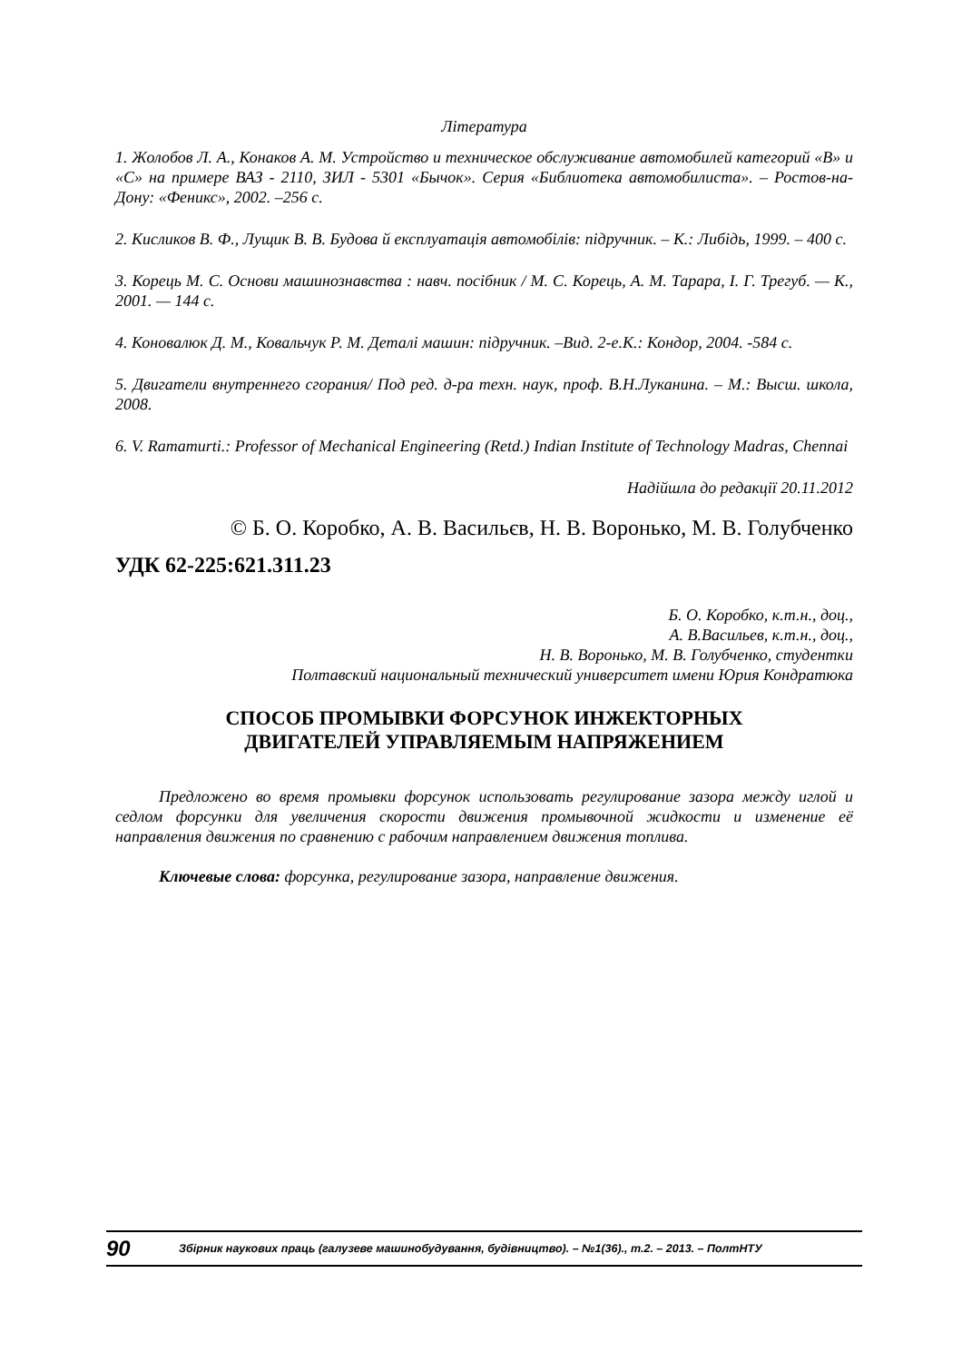Література
1. Жолобов Л. А., Конаков А. М. Устройство и техническое обслуживание автомобилей категорий «В» и «С» на примере ВАЗ - 2110, ЗИЛ - 5301 «Бычок». Серия «Библиотека автомобилиста». – Ростов-на-Дону: «Феникс», 2002. –256 с.
2. Кисликов В. Ф., Лущик В. В. Будова й експлуатація автомобілів: підручник. – К.: Либідь, 1999. – 400 с.
3. Корець М. С. Основи машинознавства : навч. посібник / М. С. Корець, А. М. Тарара, І. Г. Трегуб. — К., 2001. — 144 с.
4. Коновалюк Д. М., Ковальчук Р. М. Деталі машин: підручник. –Вид. 2-е.К.: Кондор, 2004. -584 с.
5. Двигатели внутреннего сгорания/ Под ред. д-ра техн. наук, проф. В.Н.Луканина. – М.: Высш. школа, 2008.
6. V. Ramamurti.: Professor of Mechanical Engineering (Retd.) Indian Institute of Technology Madras, Chennai
Надійшла до редакції 20.11.2012
© Б. О. Коробко, А. В. Васильєв, Н. В. Воронько, М. В. Голубченко
УДК 62-225:621.311.23
Б. О. Коробко, к.т.н., доц.,
А. В.Васильев, к.т.н., доц.,
Н. В. Воронько, М. В. Голубченко, студентки
Полтавский национальный технический университет имени Юрия Кондратюка
СПОСОБ ПРОМЫВКИ ФОРСУНОК ИНЖЕКТОРНЫХ
ДВИГАТЕЛЕЙ УПРАВЛЯЕМЫМ НАПРЯЖЕНИЕМ
Предложено во время промывки форсунок использовать регулирование зазора между иглой и седлом форсунки для увеличения скорости движения промывочной жидкости и изменение её направления движения по сравнению с рабочим направлением движения топлива.
Ключевые слова: форсунка, регулирование зазора, направление движения.
90 Збірник наукових праць (галузеве машинобудування, будівництво). – №1(36)., т.2. – 2013. – ПолтНТУ